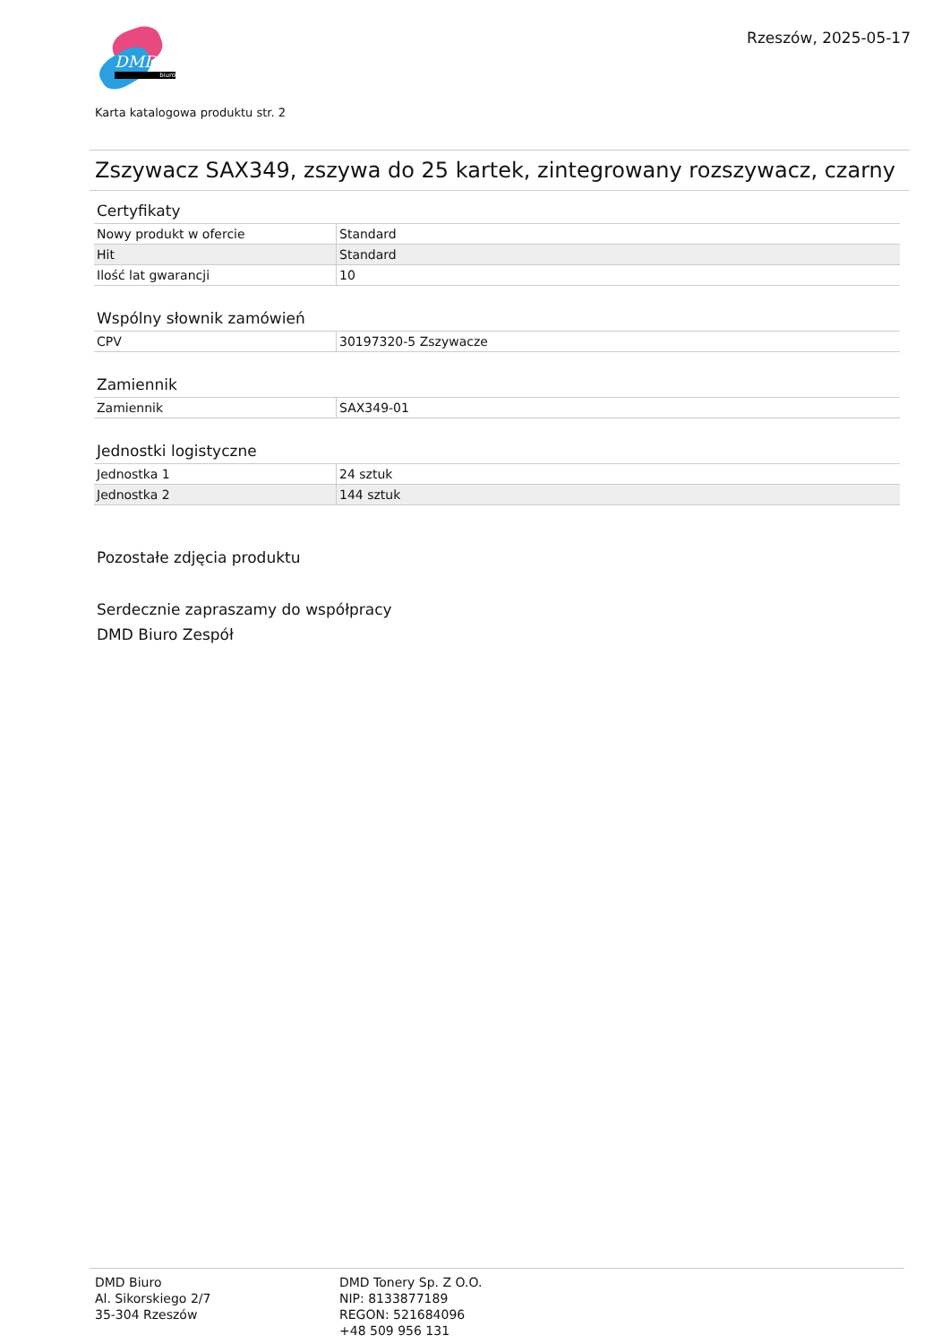DMD
biuro
Rzeszów, 2025-05-17
Karta katalogowa produktu str. 2
Zszywacz SAX349, zszywa do 25 kartek, zintegrowany rozszywacz, czarny
Certyfikaty
| Nowy produkt w ofercie | Standard |
| Hit | Standard |
| Ilość lat gwarancji | 10 |
Wspólny słownik zamówień
| CPV | 30197320-5 Zszywacze |
Zamiennik
| Zamiennik | SAX349-01 |
Jednostki logistyczne
| Jednostka 1 | 24 sztuk |
| Jednostka 2 | 144 sztuk |
Pozostałe zdjęcia produktu
Serdecznie zapraszamy do współpracy
DMD Biuro Zespół
DMD Biuro
Al. Sikorskiego 2/7
35-304 Rzeszów
DMD Tonery Sp. Z O.O.
NIP: 8133877189
REGON: 521684096
+48 509 956 131